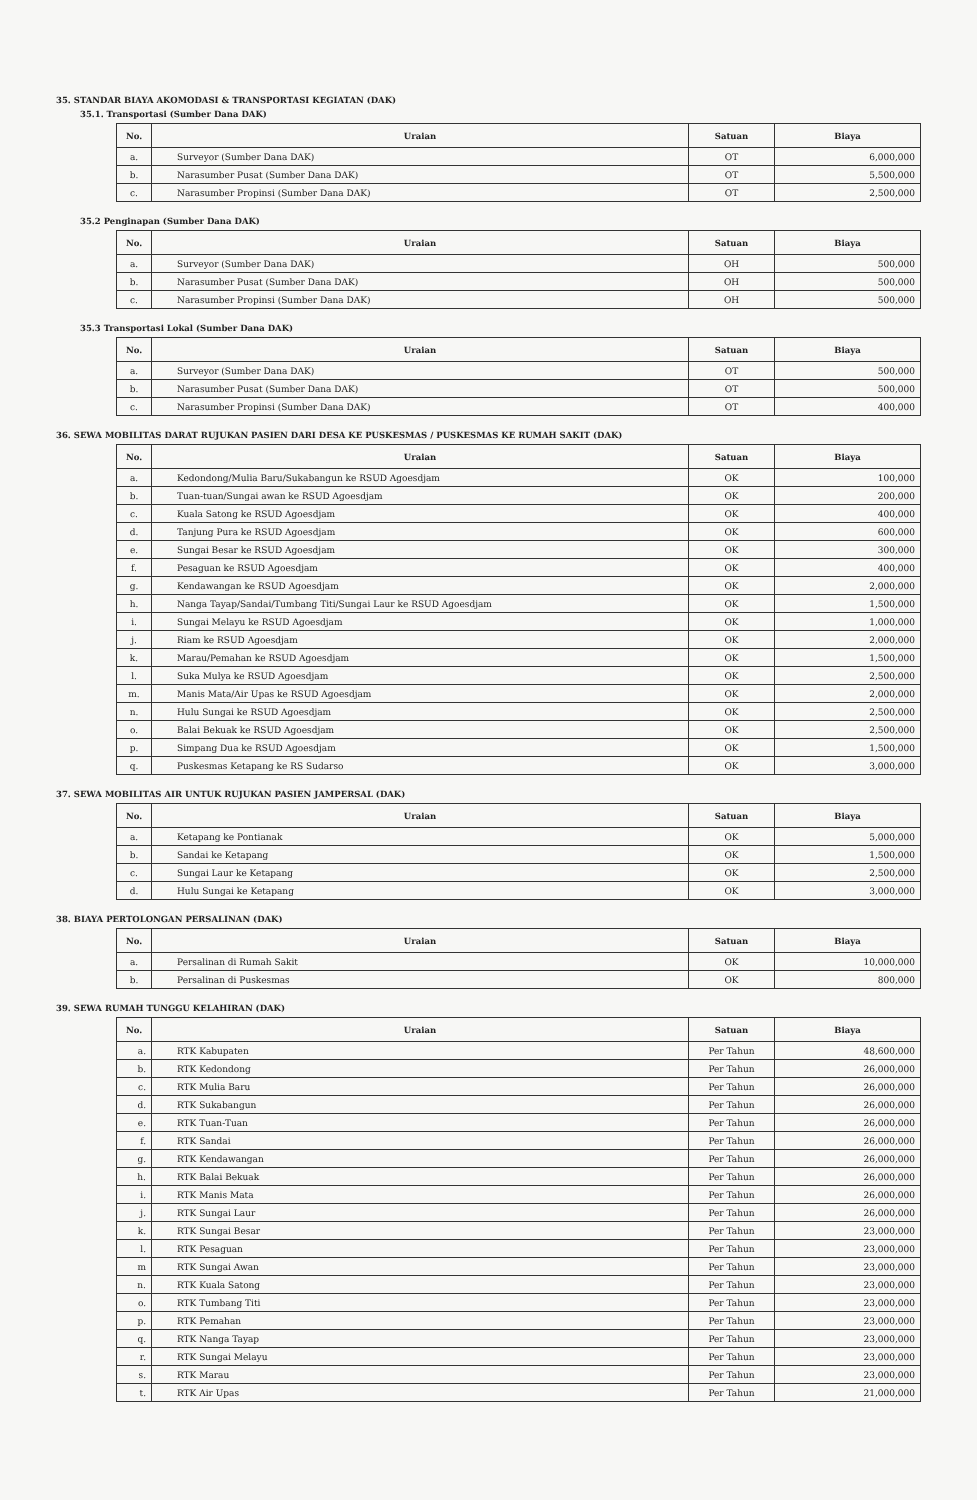35. STANDAR BIAYA AKOMODASI & TRANSPORTASI KEGIATAN (DAK)
35.1. Transportasi (Sumber Dana DAK)
| No. | Uraian | Satuan | Biaya |
| --- | --- | --- | --- |
| a. | Surveyor (Sumber Dana DAK) | OT | 6,000,000 |
| b. | Narasumber Pusat (Sumber Dana DAK) | OT | 5,500,000 |
| c. | Narasumber Propinsi (Sumber Dana DAK) | OT | 2,500,000 |
35.2 Penginapan (Sumber Dana DAK)
| No. | Uraian | Satuan | Biaya |
| --- | --- | --- | --- |
| a. | Surveyor (Sumber Dana DAK) | OH | 500,000 |
| b. | Narasumber Pusat (Sumber Dana DAK) | OH | 500,000 |
| c. | Narasumber Propinsi (Sumber Dana DAK) | OH | 500,000 |
35.3 Transportasi Lokal (Sumber Dana DAK)
| No. | Uraian | Satuan | Biaya |
| --- | --- | --- | --- |
| a. | Surveyor (Sumber Dana DAK) | OT | 500,000 |
| b. | Narasumber Pusat (Sumber Dana DAK) | OT | 500,000 |
| c. | Narasumber Propinsi (Sumber Dana DAK) | OT | 400,000 |
36. SEWA MOBILITAS DARAT RUJUKAN PASIEN DARI DESA KE PUSKESMAS / PUSKESMAS KE RUMAH SAKIT (DAK)
| No. | Uraian | Satuan | Biaya |
| --- | --- | --- | --- |
| a. | Kedondong/Mulia Baru/Sukabangun ke RSUD Agoesdjam | OK | 100,000 |
| b. | Tuan-tuan/Sungai awan ke RSUD Agoesdjam | OK | 200,000 |
| c. | Kuala Satong ke RSUD Agoesdjam | OK | 400,000 |
| d. | Tanjung Pura ke RSUD Agoesdjam | OK | 600,000 |
| e. | Sungai Besar ke RSUD Agoesdjam | OK | 300,000 |
| f. | Pesaguan ke RSUD Agoesdjam | OK | 400,000 |
| g. | Kendawangan ke RSUD Agoesdjam | OK | 2,000,000 |
| h. | Nanga Tayap/Sandai/Tumbang Titi/Sungai Laur ke RSUD Agoesdjam | OK | 1,500,000 |
| i. | Sungai Melayu ke RSUD Agoesdjam | OK | 1,000,000 |
| j. | Riam ke RSUD Agoesdjam | OK | 2,000,000 |
| k. | Marau/Pemahan ke RSUD Agoesdjam | OK | 1,500,000 |
| l. | Suka Mulya ke RSUD Agoesdjam | OK | 2,500,000 |
| m. | Manis Mata/Air Upas ke RSUD Agoesdjam | OK | 2,000,000 |
| n. | Hulu Sungai ke RSUD Agoesdjam | OK | 2,500,000 |
| o. | Balai Bekuak ke RSUD Agoesdjam | OK | 2,500,000 |
| p. | Simpang Dua ke RSUD Agoesdjam | OK | 1,500,000 |
| q. | Puskesmas Ketapang ke RS Sudarso | OK | 3,000,000 |
37. SEWA MOBILITAS AIR UNTUK RUJUKAN PASIEN JAMPERSAL (DAK)
| No. | Uraian | Satuan | Biaya |
| --- | --- | --- | --- |
| a. | Ketapang ke Pontianak | OK | 5,000,000 |
| b. | Sandai ke Ketapang | OK | 1,500,000 |
| c. | Sungai Laur ke Ketapang | OK | 2,500,000 |
| d. | Hulu Sungai ke Ketapang | OK | 3,000,000 |
38. BIAYA PERTOLONGAN PERSALINAN (DAK)
| No. | Uraian | Satuan | Biaya |
| --- | --- | --- | --- |
| a. | Persalinan di Rumah Sakit | OK | 10,000,000 |
| b. | Persalinan di Puskesmas | OK | 800,000 |
39. SEWA RUMAH TUNGGU KELAHIRAN (DAK)
| No. | Uraian | Satuan | Biaya |
| --- | --- | --- | --- |
| a. | RTK Kabupaten | Per Tahun | 48,600,000 |
| b. | RTK Kedondong | Per Tahun | 26,000,000 |
| c. | RTK Mulia Baru | Per Tahun | 26,000,000 |
| d. | RTK Sukabangun | Per Tahun | 26,000,000 |
| e. | RTK Tuan-Tuan | Per Tahun | 26,000,000 |
| f. | RTK Sandai | Per Tahun | 26,000,000 |
| g. | RTK Kendawangan | Per Tahun | 26,000,000 |
| h. | RTK Balai Bekuak | Per Tahun | 26,000,000 |
| i. | RTK Manis Mata | Per Tahun | 26,000,000 |
| j. | RTK Sungai Laur | Per Tahun | 26,000,000 |
| k. | RTK Sungai Besar | Per Tahun | 23,000,000 |
| l. | RTK Pesaguan | Per Tahun | 23,000,000 |
| m | RTK Sungai Awan | Per Tahun | 23,000,000 |
| n. | RTK Kuala Satong | Per Tahun | 23,000,000 |
| o. | RTK Tumbang Titi | Per Tahun | 23,000,000 |
| p. | RTK Pemahan | Per Tahun | 23,000,000 |
| q. | RTK Nanga Tayap | Per Tahun | 23,000,000 |
| r. | RTK Sungai Melayu | Per Tahun | 23,000,000 |
| s. | RTK Marau | Per Tahun | 23,000,000 |
| t. | RTK Air Upas | Per Tahun | 21,000,000 |